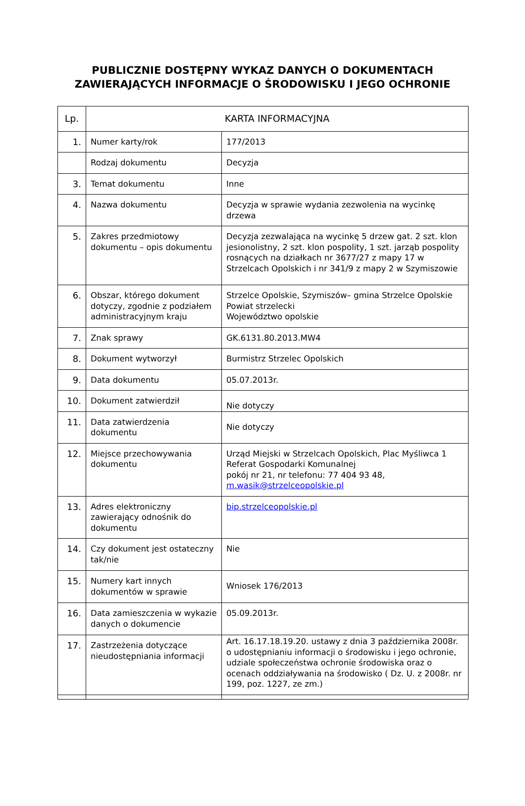PUBLICZNIE DOSTĘPNY WYKAZ DANYCH O DOKUMENTACH
ZAWIERAJĄCYCH INFORMACJE O ŚRODOWISKU I JEGO OCHRONIE
| Lp. | KARTA INFORMACYJNA | |
| --- | --- | --- |
| 1. | Numer karty/rok | 177/2013 |
| | Rodzaj dokumentu | Decyzja |
| 3. | Temat dokumentu | Inne |
| 4. | Nazwa dokumentu | Decyzja w sprawie wydania zezwolenia na wycinkę drzewa |
| 5. | Zakres przedmiotowy dokumentu – opis dokumentu | Decyzja zezwalająca na wycinkę 5 drzew gat. 2 szt. klon jesionolistny, 2 szt. klon pospolity, 1 szt. jarząb pospolity rosnących na działkach nr 3677/27 z mapy 17 w Strzelcach Opolskich i nr 341/9 z mapy 2 w Szymiszowie |
| 6. | Obszar, którego dokument dotyczy, zgodnie z podziałem administracyjnym kraju | Strzelce Opolskie, Szymiszów– gmina Strzelce Opolskie Powiat strzelecki Województwo opolskie |
| 7. | Znak sprawy | GK.6131.80.2013.MW4 |
| 8. | Dokument wytworzył | Burmistrz Strzelec Opolskich |
| 9. | Data dokumentu | 05.07.2013r. |
| 10. | Dokument zatwierdził | Nie dotyczy |
| 11. | Data zatwierdzenia dokumentu | Nie dotyczy |
| 12. | Miejsce przechowywania dokumentu | Urząd Miejski w Strzelcach Opolskich, Plac Myśliwca 1 Referat Gospodarki Komunalnej pokój nr 21, nr telefonu: 77 404 93 48, m.wasik@strzelceopolskie.pl |
| 13. | Adres elektroniczny zawierający odnośnik do dokumentu | bip.strzelceopolskie.pl |
| 14. | Czy dokument jest ostateczny tak/nie | Nie |
| 15. | Numery kart innych dokumentów w sprawie | Wniosek 176/2013 |
| 16. | Data zamieszczenia w wykazie danych o dokumencie | 05.09.2013r. |
| 17. | Zastrzeżenia dotyczące nieudostępniania informacji | Art. 16.17.18.19.20. ustawy z dnia 3 października 2008r. o udostępnianiu informacji o środowisku i jego ochronie, udziale społeczeństwa ochronie środowiska oraz o ocenach oddziaływania na środowisko ( Dz. U. z 2008r. nr 199, poz. 1227, ze zm.) |